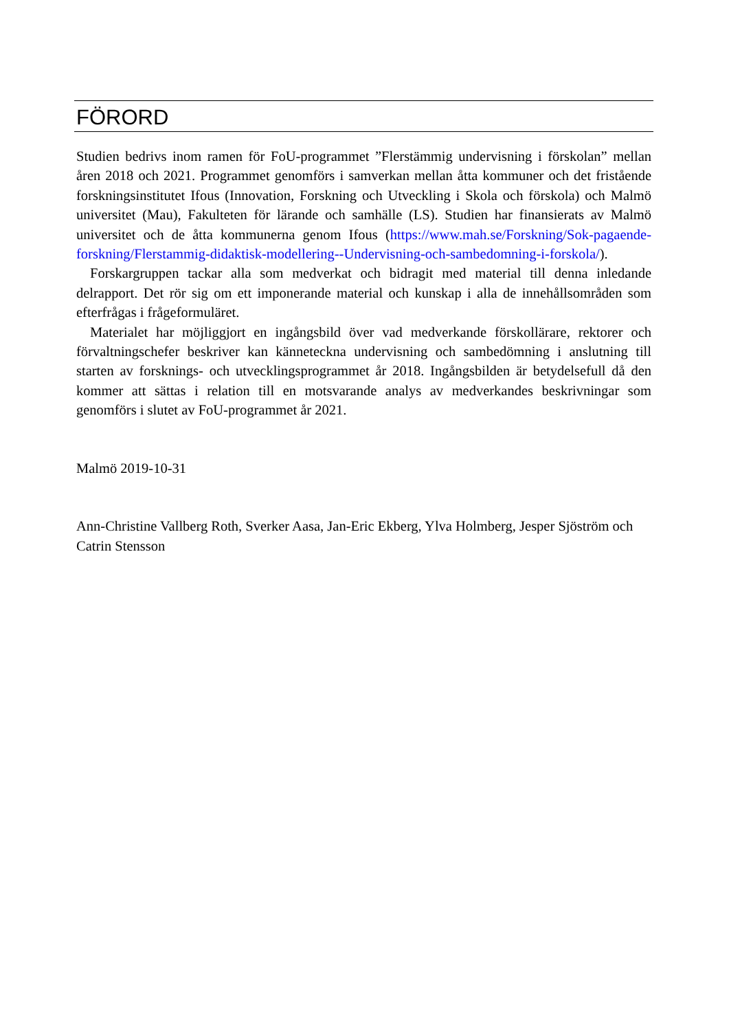FÖRORD
Studien bedrivs inom ramen för FoU-programmet ”Flerstämmig undervisning i förskolan” mellan åren 2018 och 2021. Programmet genomförs i samverkan mellan åtta kommuner och det fristående forskningsinstitutet Ifous (Innovation, Forskning och Utveckling i Skola och förskola) och Malmö universitet (Mau), Fakulteten för lärande och samhälle (LS). Studien har finansierats av Malmö universitet och de åtta kommunerna genom Ifous (https://www.mah.se/Forskning/Sok-pagaende-forskning/Flerstammig-didaktisk-modellering--Undervisning-och-sambedomning-i-forskola/).
Forskargruppen tackar alla som medverkat och bidragit med material till denna inledande delrapport. Det rör sig om ett imponerande material och kunskap i alla de innehållsområden som efterfrågas i frågeformuläret.
Materialet har möjliggjort en ingångsbild över vad medverkande förskollärare, rektorer och förvaltningschefer beskriver kan känneteckna undervisning och sambedömning i anslutning till starten av forsknings- och utvecklingsprogrammet år 2018. Ingångsbilden är betydelsefull då den kommer att sättas i relation till en motsvarande analys av medverkandes beskrivningar som genomförs i slutet av FoU-programmet år 2021.
Malmö 2019-10-31
Ann-Christine Vallberg Roth, Sverker Aasa, Jan-Eric Ekberg, Ylva Holmberg, Jesper Sjöström och Catrin Stensson